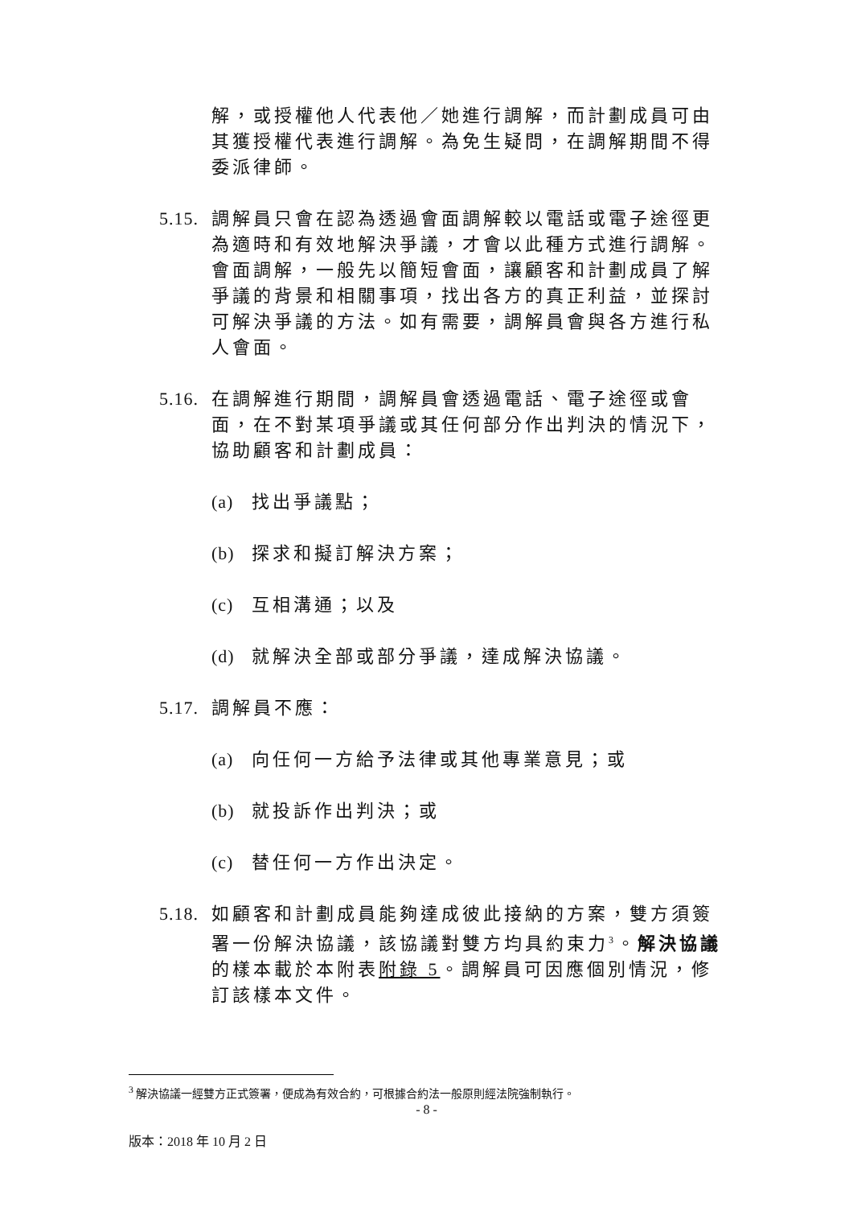解，或授權他人代表他／她進行調解，而計劃成員可由其獲授權代表進行調解。為免生疑問，在調解期間不得委派律師。
5.15. 調解員只會在認為透過會面調解較以電話或電子途徑更為適時和有效地解決爭議，才會以此種方式進行調解。會面調解，一般先以簡短會面，讓顧客和計劃成員了解爭議的背景和相關事項，找出各方的真正利益，並探討可解決爭議的方法。如有需要，調解員會與各方進行私人會面。
5.16. 在調解進行期間，調解員會透過電話、電子途徑或會面，在不對某項爭議或其任何部分作出判決的情況下，協助顧客和計劃成員：
(a) 找出爭議點；
(b) 探求和擬訂解決方案；
(c) 互相溝通；以及
(d) 就解決全部或部分爭議，達成解決協議。
5.17. 調解員不應：
(a) 向任何一方給予法律或其他專業意見；或
(b) 就投訴作出判決；或
(c) 替任何一方作出決定。
5.18. 如顧客和計劃成員能夠達成彼此接納的方案，雙方須簽署一份解決協議，該協議對雙方均具約束力<sup>3</sup>。解決協議的樣本載於本附表附錄 5。調解員可因應個別情況，修訂該樣本文件。
<sup>3</sup> 解決協議一經雙方正式簽署，便成為有效合約，可根據合約法一般原則經法院強制執行。
- 8 -
版本：2018 年 10 月 2 日